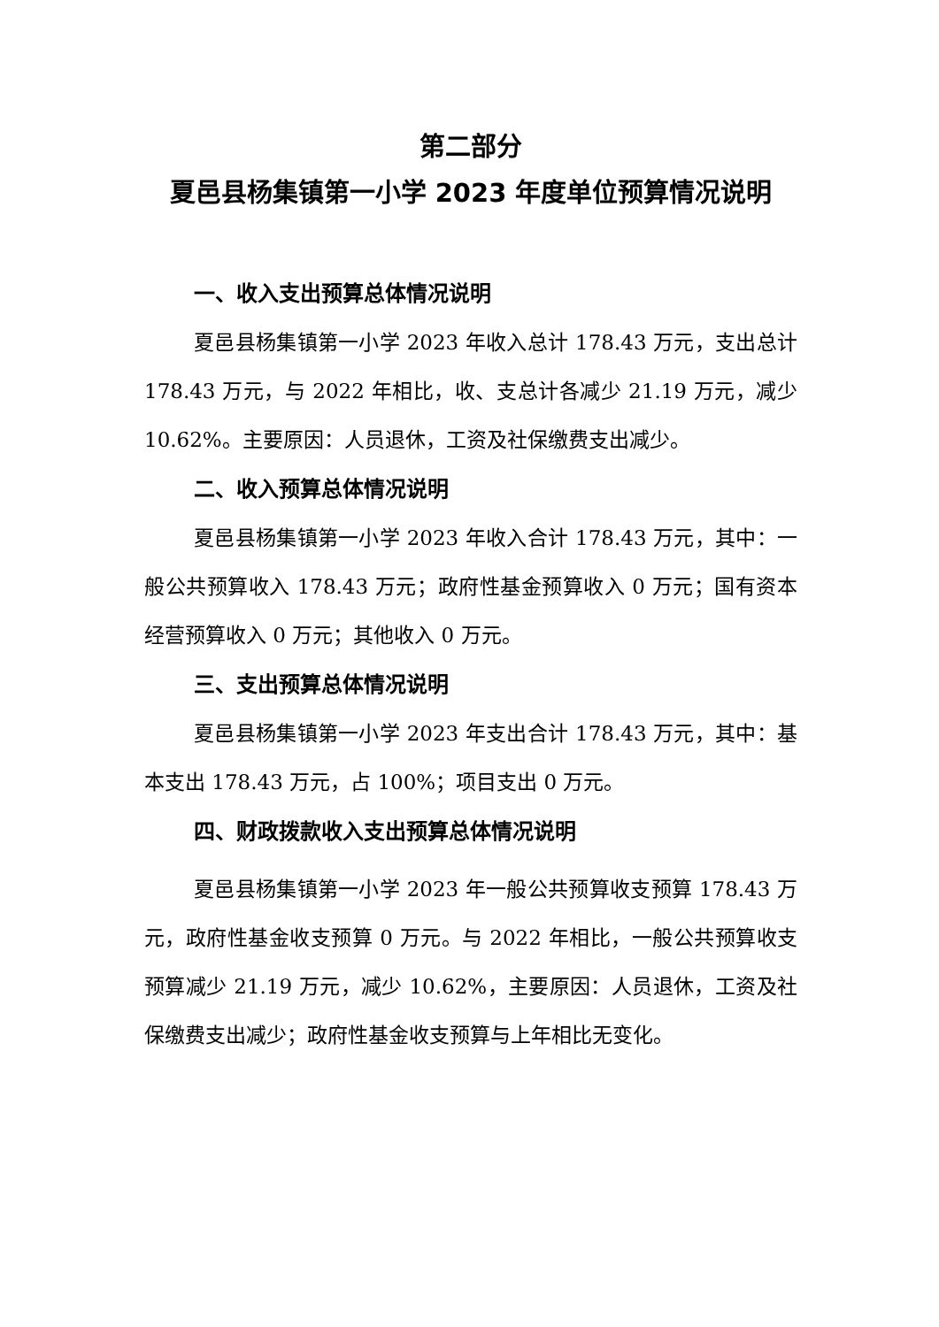第二部分
夏邑县杨集镇第一小学 2023 年度单位预算情况说明
一、收入支出预算总体情况说明
夏邑县杨集镇第一小学 2023 年收入总计 178.43 万元，支出总计 178.43 万元，与 2022 年相比，收、支总计各减少 21.19 万元，减少 10.62%。主要原因：人员退休，工资及社保缴费支出减少。
二、收入预算总体情况说明
夏邑县杨集镇第一小学 2023 年收入合计 178.43 万元，其中：一般公共预算收入 178.43 万元；政府性基金预算收入 0 万元；国有资本经营预算收入 0 万元；其他收入 0 万元。
三、支出预算总体情况说明
夏邑县杨集镇第一小学 2023 年支出合计 178.43 万元，其中：基本支出 178.43 万元，占 100%；项目支出 0 万元。
四、财政拨款收入支出预算总体情况说明
夏邑县杨集镇第一小学 2023 年一般公共预算收支预算 178.43 万元，政府性基金收支预算 0 万元。与 2022 年相比，一般公共预算收支预算减少 21.19 万元，减少 10.62%，主要原因：人员退休，工资及社保缴费支出减少；政府性基金收支预算与上年相比无变化。